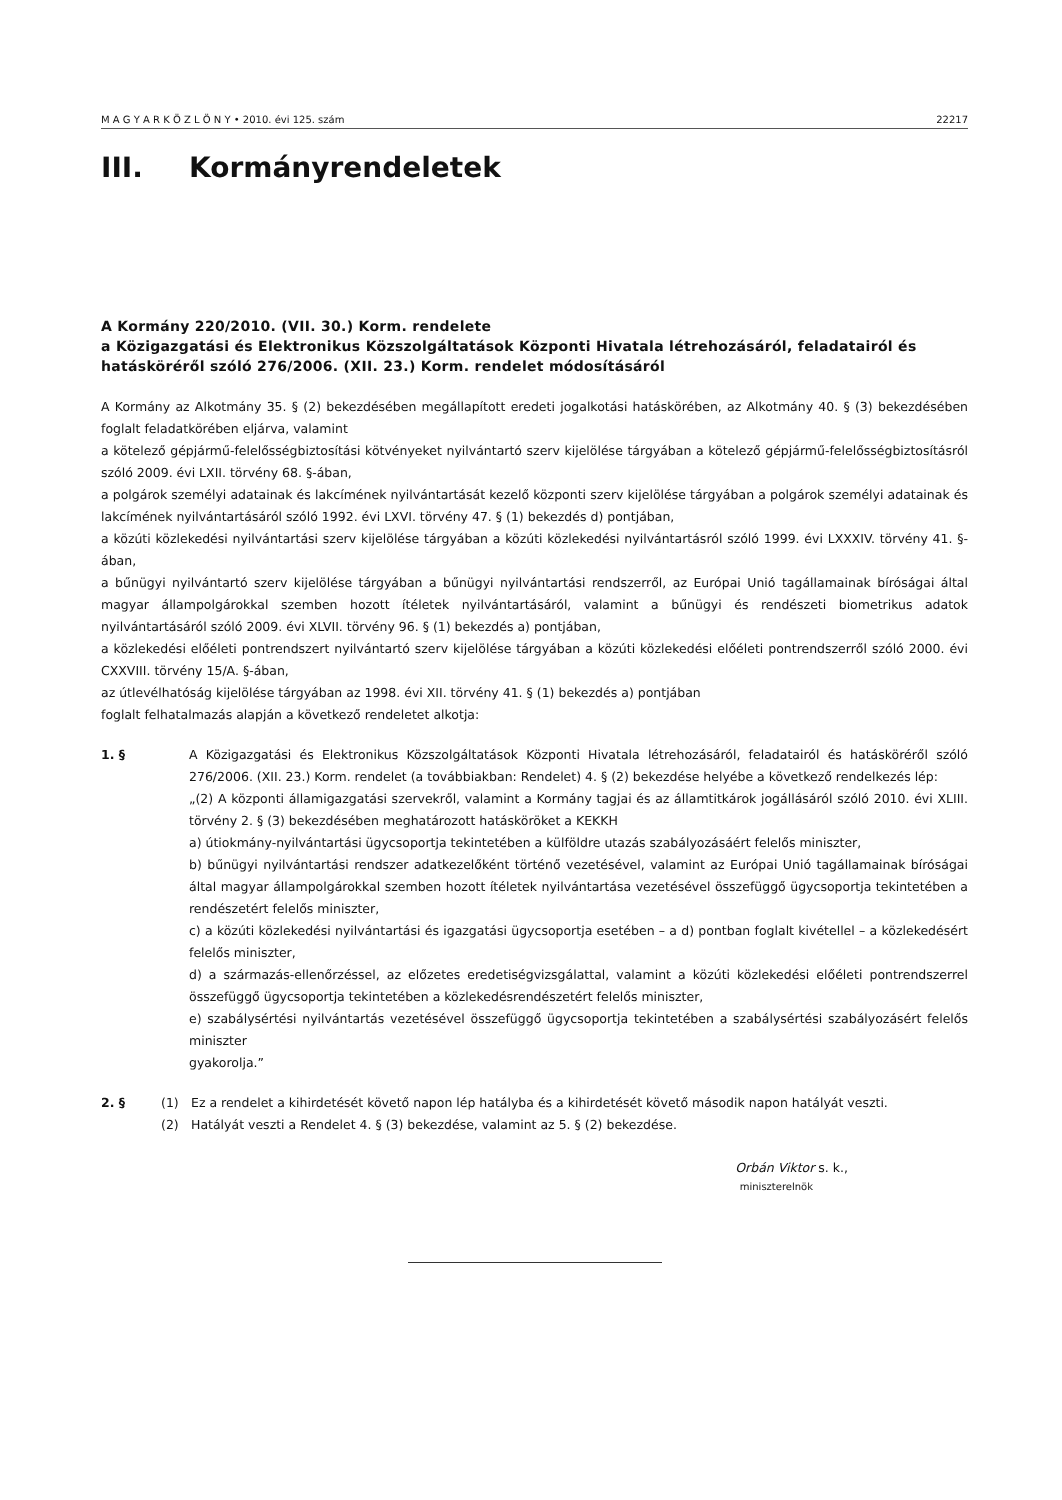M A G Y A R K Ö Z L Ö N Y • 2010. évi 125. szám 22217
III. Kormányrendeletek
A Kormány 220/2010. (VII. 30.) Korm. rendelete
a Közigazgatási és Elektronikus Közszolgáltatások Központi Hivatala létrehozásáról, feladatairól és hatásköréről szóló 276/2006. (XII. 23.) Korm. rendelet módosításáról
A Kormány az Alkotmány 35. § (2) bekezdésében megállapított eredeti jogalkotási hatáskörében, az Alkotmány 40. § (3) bekezdésében foglalt feladatkörében eljárva, valamint
a kötelező gépjármű-felelősségbiztosítási kötvényeket nyilvántartó szerv kijelölése tárgyában a kötelező gépjármű-felelősség­biztosításról szóló 2009. évi LXII. törvény 68. §-ában,
a polgárok személyi adatainak és lakcímének nyilvántartását kezelő központi szerv kijelölése tárgyában a polgárok személyi adatainak és lakcímének nyilvántartásáról szóló 1992. évi LXVI. törvény 47. § (1) bekezdés d) pontjában,
a közúti közlekedési nyilvántartási szerv kijelölése tárgyában a közúti közlekedési nyilvántartásról szóló 1999. évi LXXXIV. törvény 41. §-ában,
a bűnügyi nyilvántartó szerv kijelölése tárgyában a bűnügyi nyilvántartási rendszerről, az Európai Unió tagállamainak bíróságai által magyar állampolgárokkal szemben hozott ítéletek nyilvántartásáról, valamint a bűnügyi és rendészeti biometrikus adatok nyilvántartásáról szóló 2009. évi XLVII. törvény 96. § (1) bekezdés a) pontjában,
a közlekedési előéleti pontrendszert nyilvántartó szerv kijelölése tárgyában a közúti közlekedési előéleti pontrendszerről szóló 2000. évi CXXVIII. törvény 15/A. §-ában,
az útlevélhatóság kijelölése tárgyában az 1998. évi XII. törvény 41. § (1) bekezdés a) pontjában
foglalt felhatalmazás alapján a következő rendeletet alkotja:
1. § A Közigazgatási és Elektronikus Közszolgáltatások Központi Hivatala létrehozásáról, feladatairól és hatásköréről szóló 276/2006. (XII. 23.) Korm. rendelet (a továbbiakban: Rendelet) 4. § (2) bekezdése helyébe a következő rendelkezés lép:
„(2) A központi államigazgatási szervekről, valamint a Kormány tagjai és az államtitkárok jogállásáról szóló 2010. évi XLIII. törvény 2. § (3) bekezdésében meghatározott hatásköröket a KEKKH
a) útiokmány-nyilvántartási ügycsoportja tekintetében a külföldre utazás szabályozásáért felelős miniszter,
b) bűnügyi nyilvántartási rendszer adatkezelőként történő vezetésével, valamint az Európai Unió tagállamainak bíróságai által magyar állampolgárokkal szemben hozott ítéletek nyilvántartása vezetésével összefüggő ügycsoportja tekintetében a rendészetért felelős miniszter,
c) a közúti közlekedési nyilvántartási és igazgatási ügycsoportja esetében – a d) pontban foglalt kivétellel – a közlekedésért felelős miniszter,
d) a származás-ellenőrzéssel, az előzetes eredetiségvizsgálattal, valamint a közúti közlekedési előéleti pont­rendszerrel összefüggő ügycsoportja tekintetében a közlekedésrendészetért felelős miniszter,
e) szabálysértési nyilvántartás vezetésével összefüggő ügycsoportja tekintetében a szabálysértési szabályozásért felelős miniszter
gyakorolja.”
2. § (1) Ez a rendelet a kihirdetését követő napon lép hatályba és a kihirdetését követő második napon hatályát veszti.
(2) Hatályát veszti a Rendelet 4. § (3) bekezdése, valamint az 5. § (2) bekezdése.
Orbán Viktor s. k.,
miniszterelnök